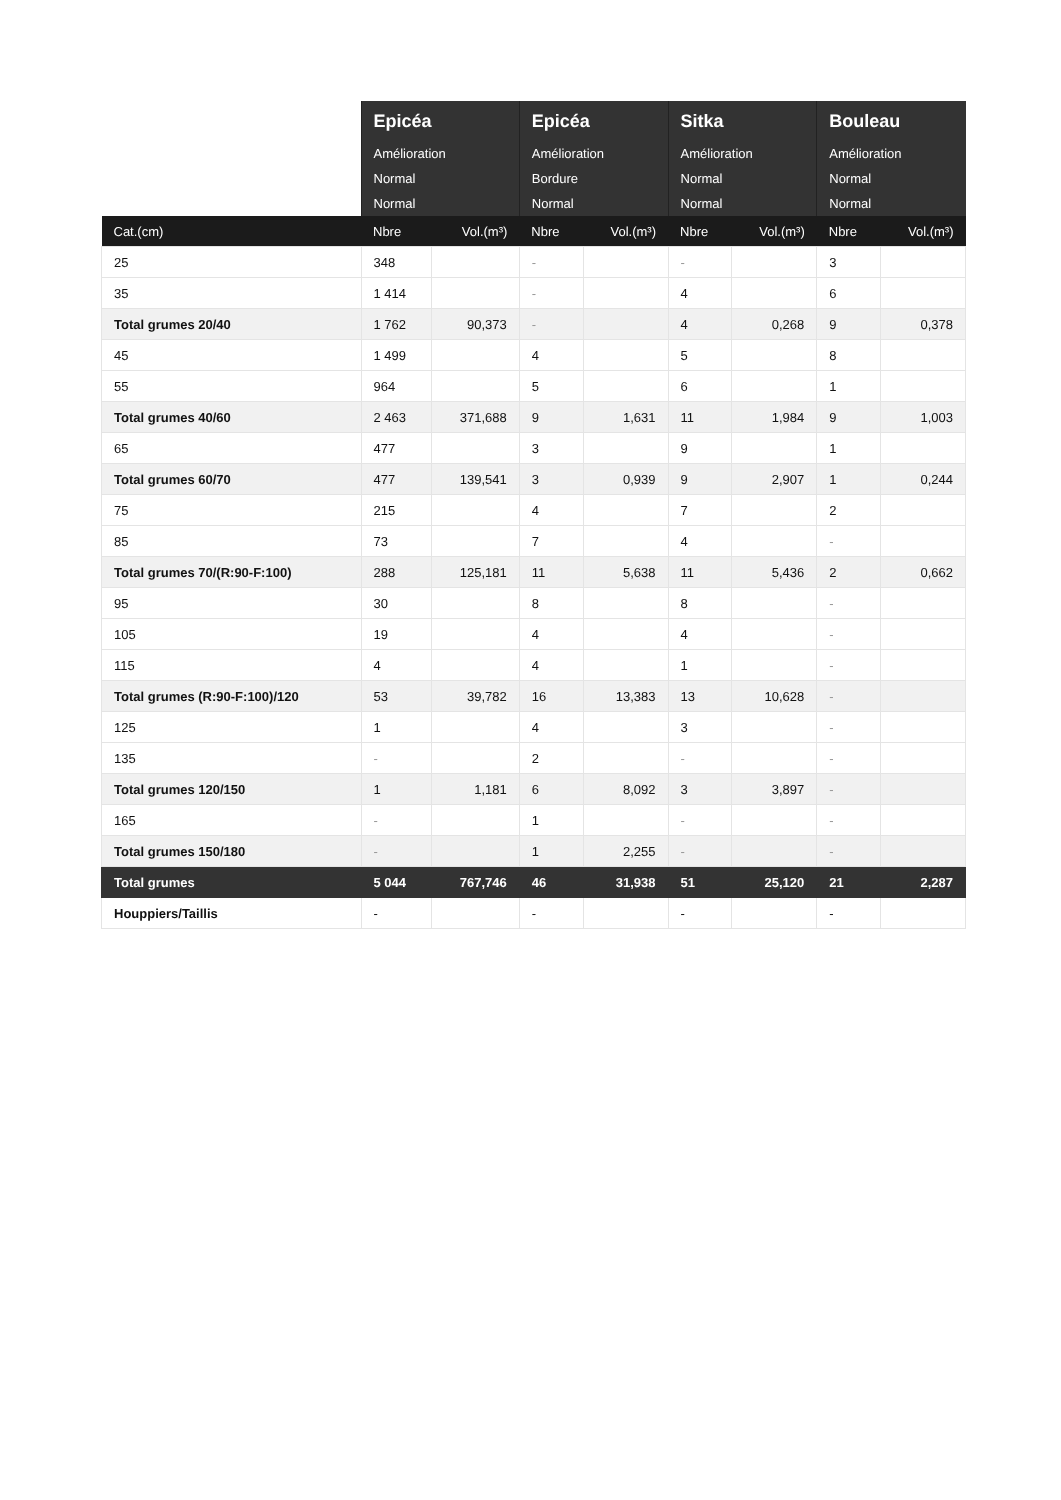| | Epicéa | | Epicéa | | Sitka | | Bouleau | |
| --- | --- | --- | --- | --- | --- | --- | --- | --- |
| | Amélioration | | Amélioration | | Amélioration | | Amélioration | |
| | Normal | | Bordure | | Normal | | Normal | |
| | Normal | | Normal | | Normal | | Normal | |
| Cat.(cm) | Nbre | Vol.(m³) | Nbre | Vol.(m³) | Nbre | Vol.(m³) | Nbre | Vol.(m³) |
| 25 | 348 | | - | | - | | 3 | |
| 35 | 1 414 | | - | | 4 | | 6 | |
| Total grumes 20/40 | 1 762 | 90,373 | - | | 4 | 0,268 | 9 | 0,378 |
| 45 | 1 499 | | 4 | | 5 | | 8 | |
| 55 | 964 | | 5 | | 6 | | 1 | |
| Total grumes 40/60 | 2 463 | 371,688 | 9 | 1,631 | 11 | 1,984 | 9 | 1,003 |
| 65 | 477 | | 3 | | 9 | | 1 | |
| Total grumes 60/70 | 477 | 139,541 | 3 | 0,939 | 9 | 2,907 | 1 | 0,244 |
| 75 | 215 | | 4 | | 7 | | 2 | |
| 85 | 73 | | 7 | | 4 | | - | |
| Total grumes 70/(R:90-F:100) | 288 | 125,181 | 11 | 5,638 | 11 | 5,436 | 2 | 0,662 |
| 95 | 30 | | 8 | | 8 | | - | |
| 105 | 19 | | 4 | | 4 | | - | |
| 115 | 4 | | 4 | | 1 | | - | |
| Total grumes (R:90-F:100)/120 | 53 | 39,782 | 16 | 13,383 | 13 | 10,628 | - | |
| 125 | 1 | | 4 | | 3 | | - | |
| 135 | - | | 2 | | - | | - | |
| Total grumes 120/150 | 1 | 1,181 | 6 | 8,092 | 3 | 3,897 | - | |
| 165 | - | | 1 | | - | | - | |
| Total grumes 150/180 | - | | 1 | 2,255 | - | | - | |
| Total grumes | 5 044 | 767,746 | 46 | 31,938 | 51 | 25,120 | 21 | 2,287 |
| Houppiers/Taillis | - | | - | | - | | - | |